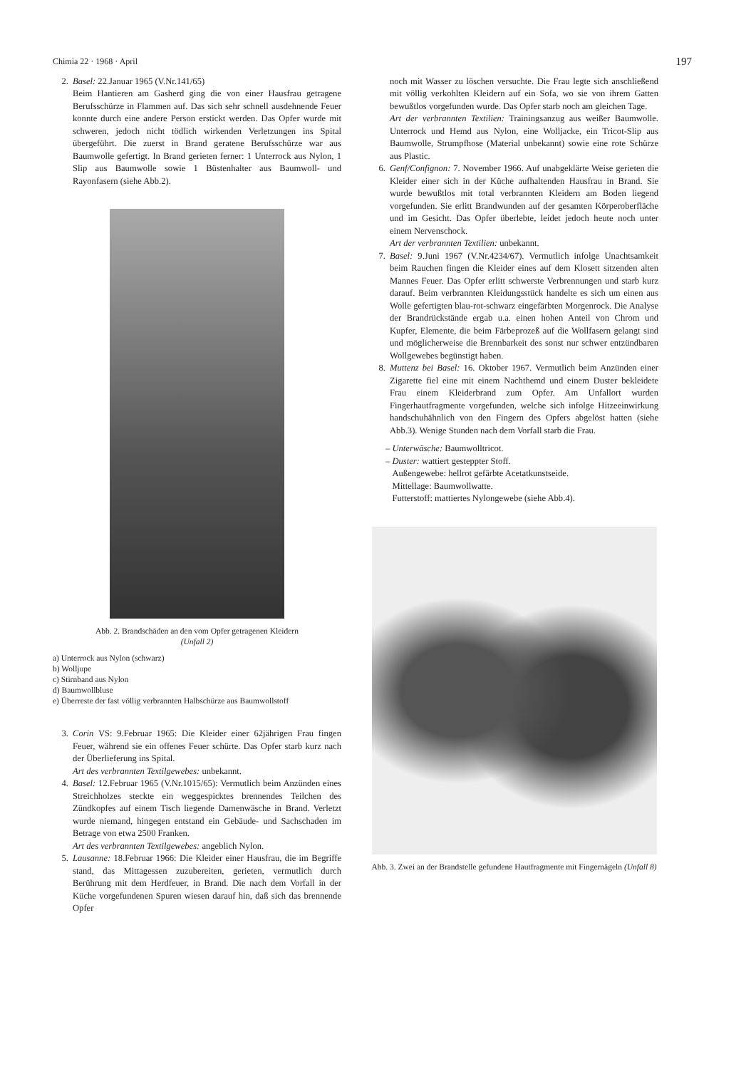Chimia 22 · 1968 · April 197
2. Basel: 22.Januar 1965 (V.Nr.141/65)
Beim Hantieren am Gasherd ging die von einer Hausfrau getragene Berufsschürze in Flammen auf. Das sich sehr schnell ausdehnende Feuer konnte durch eine andere Person erstickt werden. Das Opfer wurde mit schweren, jedoch nicht tödlich wirkenden Verletzungen ins Spital übergeführt. Die zuerst in Brand geratene Berufsschürze war aus Baumwolle gefertigt. In Brand gerieten ferner: 1 Unterrock aus Nylon, 1 Slip aus Baumwolle sowie 1 Büstenhalter aus Baumwoll- und Rayonfasern (siehe Abb.2).
Abb. 2. Brandschäden an den vom Opfer getragenen Kleidern
(Unfall 2)
a) Unterrock aus Nylon (schwarz)
b) Wolljupe
c) Stirnband aus Nylon
d) Baumwollbluse
e) Überreste der fast völlig verbrannten Halbschürze aus Baumwollstoff
3. Corin VS: 9.Februar 1965: Die Kleider einer 62jährigen Frau fingen Feuer, während sie ein offenes Feuer schürte. Das Opfer starb kurz nach der Überlieferung ins Spital.
Art des verbrannten Textilgewebes: unbekannt.
4. Basel: 12.Februar 1965 (V.Nr.1015/65): Vermutlich beim Anzünden eines Streichholzes steckte ein weggespicktes brennendes Teilchen des Zündkopfes auf einem Tisch liegende Damenwäsche in Brand. Verletzt wurde niemand, hingegen entstand ein Gebäude- und Sachschaden im Betrage von etwa 2500 Franken.
Art des verbrannten Textilgewebes: angeblich Nylon.
5. Lausanne: 18.Februar 1966: Die Kleider einer Hausfrau, die im Begriffe stand, das Mittagessen zuzubereiten, gerieten, vermutlich durch Berührung mit dem Herdfeuer, in Brand. Die nach dem Vorfall in der Küche vorgefundenen Spuren wiesen darauf hin, daß sich das brennende Opfer
noch mit Wasser zu löschen versuchte. Die Frau legte sich anschließend mit völlig verkohlten Kleidern auf ein Sofa, wo sie von ihrem Gatten bewußtlos vorgefunden wurde. Das Opfer starb noch am gleichen Tage.
Art der verbrannten Textilien: Trainingsanzug aus weißer Baumwolle. Unterrock und Hemd aus Nylon, eine Wolljacke, ein Tricot-Slip aus Baumwolle, Strumpfhose (Material unbekannt) sowie eine rote Schürze aus Plastic.
6. Genf/Confignon: 7. November 1966. Auf unabgeklärte Weise gerieten die Kleider einer sich in der Küche aufhaltenden Hausfrau in Brand. Sie wurde bewußtlos mit total verbrannten Kleidern am Boden liegend vorgefunden. Sie erlitt Brandwunden auf der gesamten Körperoberfläche und im Gesicht. Das Opfer überlebte, leidet jedoch heute noch unter einem Nervenschock.
Art der verbrannten Textilien: unbekannt.
7. Basel: 9.Juni 1967 (V.Nr.4234/67). Vermutlich infolge Unachtsamkeit beim Rauchen fingen die Kleider eines auf dem Klosett sitzenden alten Mannes Feuer. Das Opfer erlitt schwerste Verbrennungen und starb kurz darauf. Beim verbrannten Kleidungsstück handelte es sich um einen aus Wolle gefertigten blau-rot-schwarz eingefärbten Morgenrock. Die Analyse der Brandrückstände ergab u.a. einen hohen Anteil von Chrom und Kupfer, Elemente, die beim Färbeprozeß auf die Wollfasern gelangt sind und möglicherweise die Brennbarkeit des sonst nur schwer entzündbaren Wollgewebes begünstigt haben.
8. Muttenz bei Basel: 16. Oktober 1967. Vermutlich beim Anzünden einer Zigarette fiel eine mit einem Nachthemd und einem Duster bekleidete Frau einem Kleiderbrand zum Opfer. Am Unfallort wurden Fingerhautfragmente vorgefunden, welche sich infolge Hitzeeinwirkung handschuhähnlich von den Fingern des Opfers abgelöst hatten (siehe Abb.3). Wenige Stunden nach dem Vorfall starb die Frau.
– Unterwäsche: Baumwolltricot.
– Duster: wattiert gesteppter Stoff.
Außengewebe: hellrot gefärbte Acetatkunstseide.
Mittellage: Baumwollwatte.
Futterstoff: mattiertes Nylongewebe (siehe Abb.4).
Abb. 3. Zwei an der Brandstelle gefundene Hautfragmente mit Fingernägeln (Unfall 8)